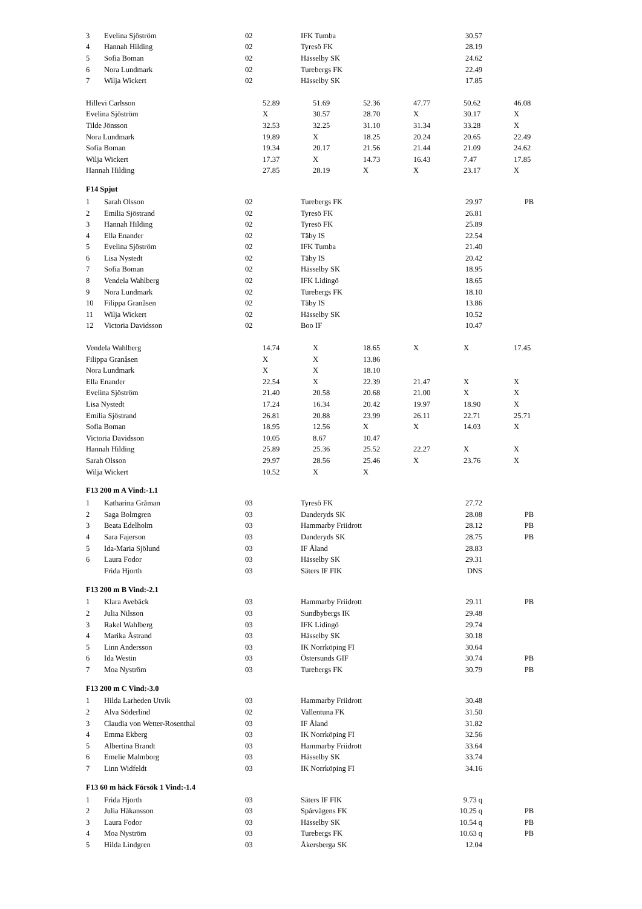| 3 | Evelina Sjöström | 02 | IFK Tumba | 30.57 | |
| 4 | Hannah Hilding | 02 | Tyresö FK | 28.19 | |
| 5 | Sofia Boman | 02 | Hässelby SK | 24.62 | |
| 6 | Nora Lundmark | 02 | Turebergs FK | 22.49 | |
| 7 | Wilja Wickert | 02 | Hässelby SK | 17.85 | |
| Hillevi Carlsson | 52.89 | 51.69 | 52.36 | 47.77 | 50.62 | 46.08 |
| Evelina Sjöström | X | 30.57 | 28.70 | X | 30.17 | X |
| Tilde Jönsson | 32.53 | 32.25 | 31.10 | 31.34 | 33.28 | X |
| Nora Lundmark | 19.89 | X | 18.25 | 20.24 | 20.65 | 22.49 |
| Sofia Boman | 19.34 | 20.17 | 21.56 | 21.44 | 21.09 | 24.62 |
| Wilja Wickert | 17.37 | X | 14.73 | 16.43 | 7.47 | 17.85 |
| Hannah Hilding | 27.85 | 28.19 | X | X | 23.17 | X |
F14 Spjut
| 1 | Sarah Olsson | 02 | Turebergs FK | 29.97 | PB |
| 2 | Emilia Sjöstrand | 02 | Tyresö FK | 26.81 | |
| 3 | Hannah Hilding | 02 | Tyresö FK | 25.89 | |
| 4 | Ella Enander | 02 | Täby IS | 22.54 | |
| 5 | Evelina Sjöström | 02 | IFK Tumba | 21.40 | |
| 6 | Lisa Nystedt | 02 | Täby IS | 20.42 | |
| 7 | Sofia Boman | 02 | Hässelby SK | 18.95 | |
| 8 | Vendela Wahlberg | 02 | IFK Lidingö | 18.65 | |
| 9 | Nora Lundmark | 02 | Turebergs FK | 18.10 | |
| 10 | Filippa Granåsen | 02 | Täby IS | 13.86 | |
| 11 | Wilja Wickert | 02 | Hässelby SK | 10.52 | |
| 12 | Victoria Davidsson | 02 | Boo IF | 10.47 | |
| Vendela Wahlberg | 14.74 | X | 18.65 | X | X | 17.45 |
| Filippa Granåsen | X | X | 13.86 | | | |
| Nora Lundmark | X | X | 18.10 | | | |
| Ella Enander | 22.54 | X | 22.39 | 21.47 | X | X |
| Evelina Sjöström | 21.40 | 20.58 | 20.68 | 21.00 | X | X |
| Lisa Nystedt | 17.24 | 16.34 | 20.42 | 19.97 | 18.90 | X |
| Emilia Sjöstrand | 26.81 | 20.88 | 23.99 | 26.11 | 22.71 | 25.71 |
| Sofia Boman | 18.95 | 12.56 | X | X | 14.03 | X |
| Victoria Davidsson | 10.05 | 8.67 | 10.47 | | | |
| Hannah Hilding | 25.89 | 25.36 | 25.52 | 22.27 | X | X |
| Sarah Olsson | 29.97 | 28.56 | 25.46 | X | 23.76 | X |
| Wilja Wickert | 10.52 | X | X | | | |
F13 200 m A Vind:-1.1
| 1 | Katharina Gråman | 03 | Tyresö FK | 27.72 | |
| 2 | Saga Bolmgren | 03 | Danderyds SK | 28.08 | PB |
| 3 | Beata Edelholm | 03 | Hammarby Friidrott | 28.12 | PB |
| 4 | Sara Fajerson | 03 | Danderyds SK | 28.75 | PB |
| 5 | Ida-Maria Sjölund | 03 | IF Åland | 28.83 | |
| 6 | Laura Fodor | 03 | Hässelby SK | 29.31 | |
| | Frida Hjorth | 03 | Säters IF FIK | DNS | |
F13 200 m B Vind:-2.1
| 1 | Klara Avebäck | 03 | Hammarby Friidrott | 29.11 | PB |
| 2 | Julia Nilsson | 03 | Sundbybergs IK | 29.48 | |
| 3 | Rakel Wahlberg | 03 | IFK Lidingö | 29.74 | |
| 4 | Marika Åstrand | 03 | Hässelby SK | 30.18 | |
| 5 | Linn Andersson | 03 | IK Norrköping FI | 30.64 | |
| 6 | Ida Westin | 03 | Östersunds GIF | 30.74 | PB |
| 7 | Moa Nyström | 03 | Turebergs FK | 30.79 | PB |
F13 200 m C Vind:-3.0
| 1 | Hilda Larheden Utvik | 03 | Hammarby Friidrott | 30.48 | |
| 2 | Alva Söderlind | 02 | Vallentuna FK | 31.50 | |
| 3 | Claudia von Wetter-Rosenthal | 03 | IF Åland | 31.82 | |
| 4 | Emma Ekberg | 03 | IK Norrköping FI | 32.56 | |
| 5 | Albertina Brandt | 03 | Hammarby Friidrott | 33.64 | |
| 6 | Emelie Malmborg | 03 | Hässelby SK | 33.74 | |
| 7 | Linn Widfeldt | 03 | IK Norrköping FI | 34.16 | |
F13 60 m häck Försök 1 Vind:-1.4
| 1 | Frida Hjorth | 03 | Säters IF FIK | 9.73 q | |
| 2 | Julia Håkansson | 03 | Spårvägens FK | 10.25 q | PB |
| 3 | Laura Fodor | 03 | Hässelby SK | 10.54 q | PB |
| 4 | Moa Nyström | 03 | Turebergs FK | 10.63 q | PB |
| 5 | Hilda Lindgren | 03 | Åkersberga SK | 12.04 | |